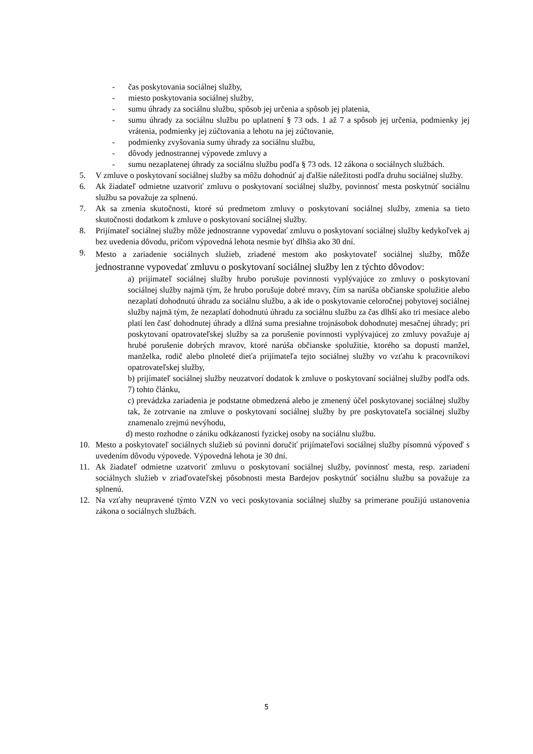- čas poskytovania sociálnej služby,
- miesto poskytovania sociálnej služby,
- sumu úhrady za sociálnu službu, spôsob jej určenia a spôsob jej platenia,
- sumu úhrady za sociálnu službu po uplatnení § 73 ods. 1 až 7 a spôsob jej určenia, podmienky jej vrátenia, podmienky jej zúčtovania a lehotu na jej zúčtovanie,
- podmienky zvyšovania sumy úhrady za sociálnu službu,
- dôvody jednostrannej výpovede zmluvy a
- sumu nezaplatenej úhrady za sociálnu službu podľa § 73 ods. 12 zákona o sociálnych službách.
5. V zmluve o poskytovaní sociálnej služby sa môžu dohodnúť aj ďalšie náležitosti podľa druhu sociálnej služby.
6. Ak žiadateľ odmietne uzatvoriť zmluvu o poskytovaní sociálnej služby, povinnosť mesta poskytnúť sociálnu službu sa považuje za splnenú.
7. Ak sa zmenia skutočnosti, ktoré sú predmetom zmluvy o poskytovaní sociálnej služby, zmenia sa tieto skutočnosti dodatkom k zmluve o poskytovaní sociálnej služby.
8. Prijímateľ sociálnej služby môže jednostranne vypovedať zmluvu o poskytovaní sociálnej služby kedykoľvek aj bez uvedenia dôvodu, pričom výpovedná lehota nesmie byť dlhšia ako 30 dní.
9. Mesto a zariadenie sociálnych služieb, zriadené mestom ako poskytovateľ sociálnej služby, môže jednostranne vypovedať zmluvu o poskytovaní sociálnej služby len z týchto dôvodov:
a) prijímateľ sociálnej služby hrubo porušuje povinnosti vyplývajúce zo zmluvy o poskytovaní sociálnej služby najmä tým, že hrubo porušuje dobré mravy, čím sa narúša občianske spolužitie alebo nezaplatí dohodnutú úhradu za sociálnu službu, a ak ide o poskytovanie celoročnej pobytovej sociálnej služby najmä tým, že nezaplatí dohodnutú úhradu za sociálnu službu za čas dlhší ako tri mesiace alebo platí len časť dohodnutej úhrady a dlžná suma presiahne trojnásobok dohodnutej mesačnej úhrady; pri poskytovaní opatrovateľskej služby sa za porušenie povinnosti vyplývajúcej zo zmluvy považuje aj hrubé porušenie dobrých mravov, ktoré narúša občianske spolužitie, ktorého sa dopustí manžel, manželka, rodič alebo plnoleté dieťa prijímateľa tejto sociálnej služby vo vzťahu k pracovníkovi opatrovateľskej služby,
b) prijímateľ sociálnej služby neuzatvorí dodatok k zmluve o poskytovaní sociálnej služby podľa ods. 7) tohto článku,
c) prevádzka zariadenia je podstatne obmedzená alebo je zmenený účel poskytovanej sociálnej služby tak, že zotrvanie na zmluve o poskytovaní sociálnej služby by pre poskytovateľa sociálnej služby znamenalo zrejmú nevýhodu,
d) mesto rozhodne o zániku odkázanosti fyzickej osoby na sociálnu službu.
10. Mesto a poskytovateľ sociálnych služieb sú povinní doručiť prijímateľovi sociálnej služby písomnú výpoveď s uvedením dôvodu výpovede. Výpovedná lehota je 30 dní.
11. Ak žiadateľ odmietne uzatvoriť zmluvu o poskytovaní sociálnej služby, povinnosť mesta, resp. zariadení sociálnych služieb v zriaďovateľskej pôsobnosti mesta Bardejov poskytnúť sociálnu službu sa považuje za splnenú.
12. Na vzťahy neupravené týmto VZN vo veci poskytovania sociálnej služby sa primerane použijú ustanovenia zákona o sociálnych službách.
5